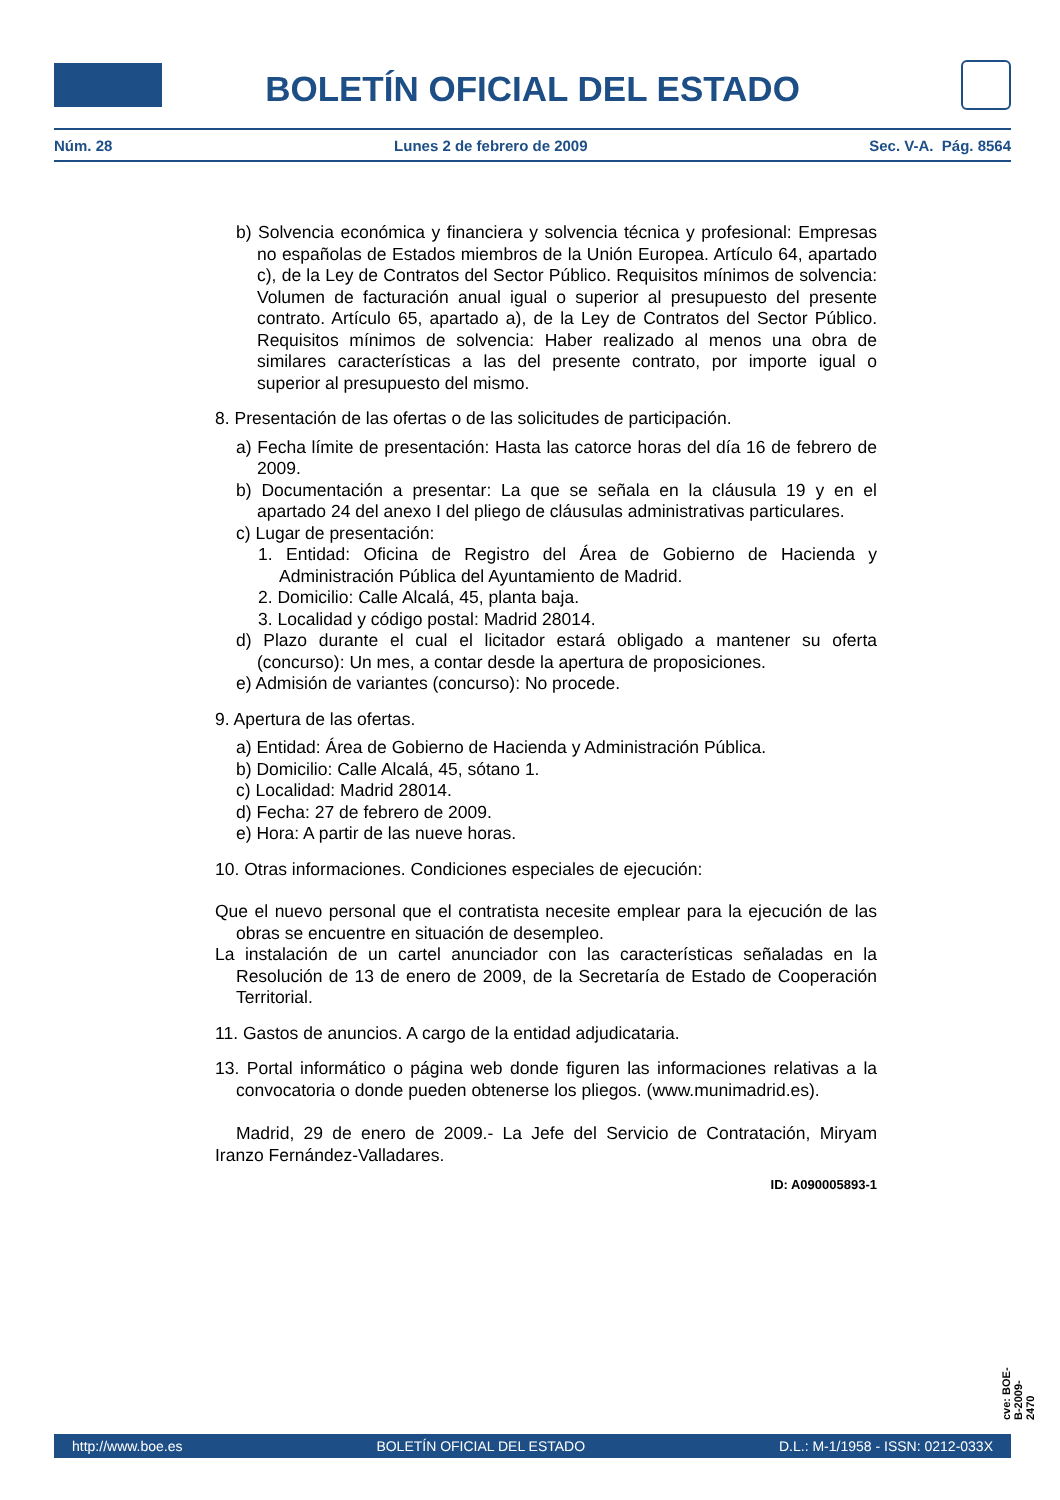BOLETÍN OFICIAL DEL ESTADO
Núm. 28 Lunes 2 de febrero de 2009 Sec. V-A. Pág. 8564
b) Solvencia económica y financiera y solvencia técnica y profesional: Empresas no españolas de Estados miembros de la Unión Europea. Artículo 64, apartado c), de la Ley de Contratos del Sector Público. Requisitos mínimos de solvencia: Volumen de facturación anual igual o superior al presupuesto del presente contrato. Artículo 65, apartado a), de la Ley de Contratos del Sector Público. Requisitos mínimos de solvencia: Haber realizado al menos una obra de similares características a las del presente contrato, por importe igual o superior al presupuesto del mismo.
8. Presentación de las ofertas o de las solicitudes de participación.
a) Fecha límite de presentación: Hasta las catorce horas del día 16 de febrero de 2009.
b) Documentación a presentar: La que se señala en la cláusula 19 y en el apartado 24 del anexo I del pliego de cláusulas administrativas particulares.
c) Lugar de presentación:
1. Entidad: Oficina de Registro del Área de Gobierno de Hacienda y Administración Pública del Ayuntamiento de Madrid.
2. Domicilio: Calle Alcalá, 45, planta baja.
3. Localidad y código postal: Madrid 28014.
d) Plazo durante el cual el licitador estará obligado a mantener su oferta (concurso): Un mes, a contar desde la apertura de proposiciones.
e) Admisión de variantes (concurso): No procede.
9. Apertura de las ofertas.
a) Entidad: Área de Gobierno de Hacienda y Administración Pública.
b) Domicilio: Calle Alcalá, 45, sótano 1.
c) Localidad: Madrid 28014.
d) Fecha: 27 de febrero de 2009.
e) Hora: A partir de las nueve horas.
10. Otras informaciones. Condiciones especiales de ejecución:
Que el nuevo personal que el contratista necesite emplear para la ejecución de las obras se encuentre en situación de desempleo.
La instalación de un cartel anunciador con las características señaladas en la Resolución de 13 de enero de 2009, de la Secretaría de Estado de Cooperación Territorial.
11. Gastos de anuncios. A cargo de la entidad adjudicataria.
13. Portal informático o página web donde figuren las informaciones relativas a la convocatoria o donde pueden obtenerse los pliegos. (www.munimadrid.es).
Madrid, 29 de enero de 2009.- La Jefe del Servicio de Contratación, Miryam Iranzo Fernández-Valladares.
ID: A090005893-1
cve: BOE-B-2009-2470
http://www.boe.es BOLETÍN OFICIAL DEL ESTADO D.L.: M-1/1958 - ISSN: 0212-033X